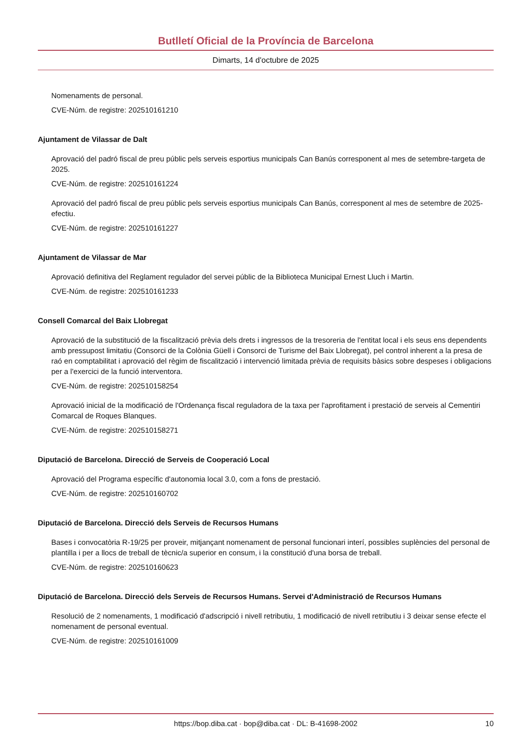Butlletí Oficial de la Província de Barcelona
Dimarts, 14 d'octubre de 2025
Nomenaments de personal.
CVE-Núm. de registre: 202510161210
Ajuntament de Vilassar de Dalt
Aprovació del padró fiscal de preu públic pels serveis esportius municipals Can Banús corresponent al mes de setembre-targeta de 2025.
CVE-Núm. de registre: 202510161224
Aprovació del padró fiscal de preu públic pels serveis esportius municipals Can Banús, corresponent al mes de setembre de 2025-efectiu.
CVE-Núm. de registre: 202510161227
Ajuntament de Vilassar de Mar
Aprovació definitiva del Reglament regulador del servei públic de la Biblioteca Municipal Ernest Lluch i Martin.
CVE-Núm. de registre: 202510161233
Consell Comarcal del Baix Llobregat
Aprovació de la substitució de la fiscalització prèvia dels drets i ingressos de la tresoreria de l'entitat local i els seus ens dependents amb pressupost limitatiu (Consorci de la Colònia Güell i Consorci de Turisme del Baix Llobregat), pel control inherent a la presa de raó en comptabilitat i aprovació del règim de fiscalització i intervenció limitada prèvia de requisits bàsics sobre despeses i obligacions per a l'exercici de la funció interventora.
CVE-Núm. de registre: 202510158254
Aprovació inicial de la modificació de l'Ordenança fiscal reguladora de la taxa per l'aprofitament i prestació de serveis al Cementiri Comarcal de Roques Blanques.
CVE-Núm. de registre: 202510158271
Diputació de Barcelona. Direcció de Serveis de Cooperació Local
Aprovació del Programa específic d'autonomia local 3.0, com a fons de prestació.
CVE-Núm. de registre: 202510160702
Diputació de Barcelona. Direcció dels Serveis de Recursos Humans
Bases i convocatòria R-19/25 per proveir, mitjançant nomenament de personal funcionari interí, possibles suplències del personal de plantilla i per a llocs de treball de tècnic/a superior en consum, i la constitució d'una borsa de treball.
CVE-Núm. de registre: 202510160623
Diputació de Barcelona. Direcció dels Serveis de Recursos Humans. Servei d'Administració de Recursos Humans
Resolució de 2 nomenaments, 1 modificació d'adscripció i nivell retributiu, 1 modificació de nivell retributiu i 3 deixar sense efecte el nomenament de personal eventual.
CVE-Núm. de registre: 202510161009
https://bop.diba.cat · bop@diba.cat · DL: B-41698-2002 10